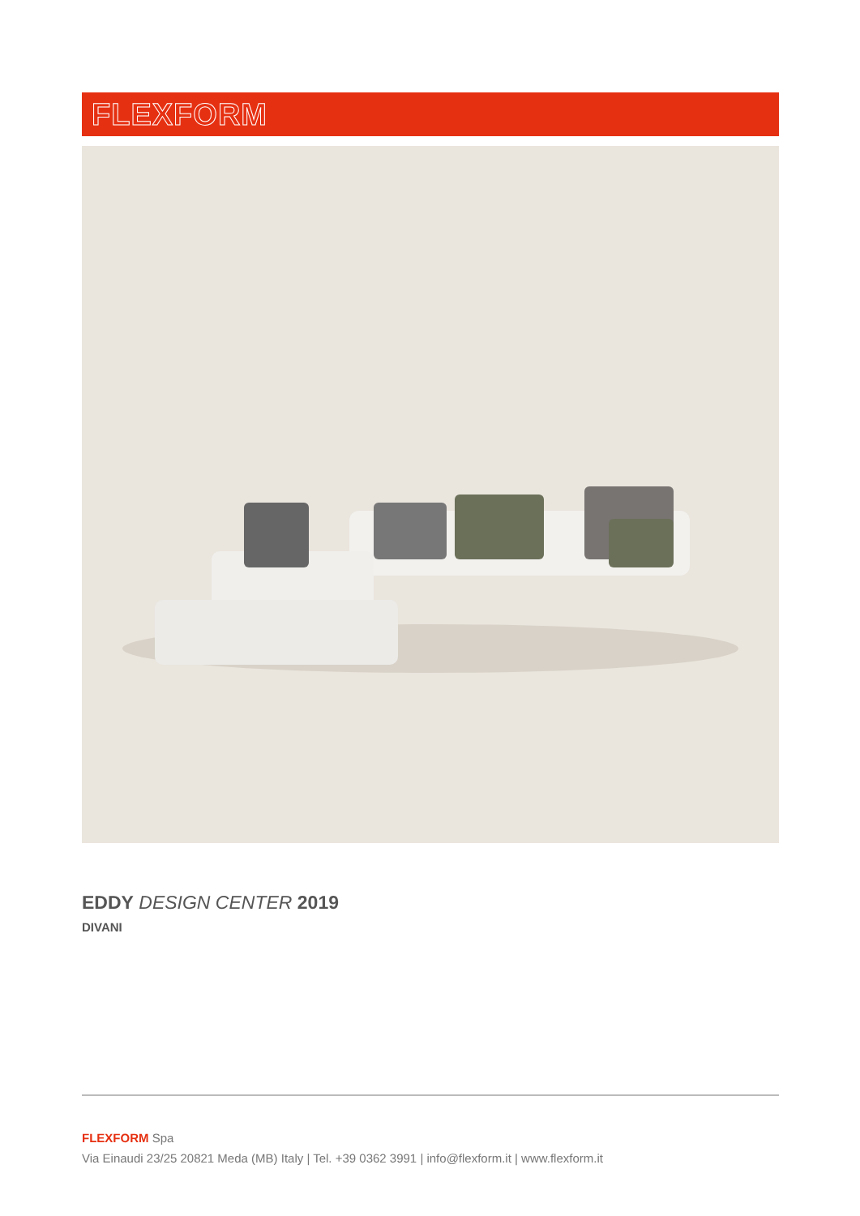FLEXFORM
EDDY DESIGN CENTER 2019
DIVANI
FLEXFORM Spa
Via Einaudi 23/25 20821 Meda (MB) Italy | Tel. +39 0362 3991 | info@flexform.it | www.flexform.it